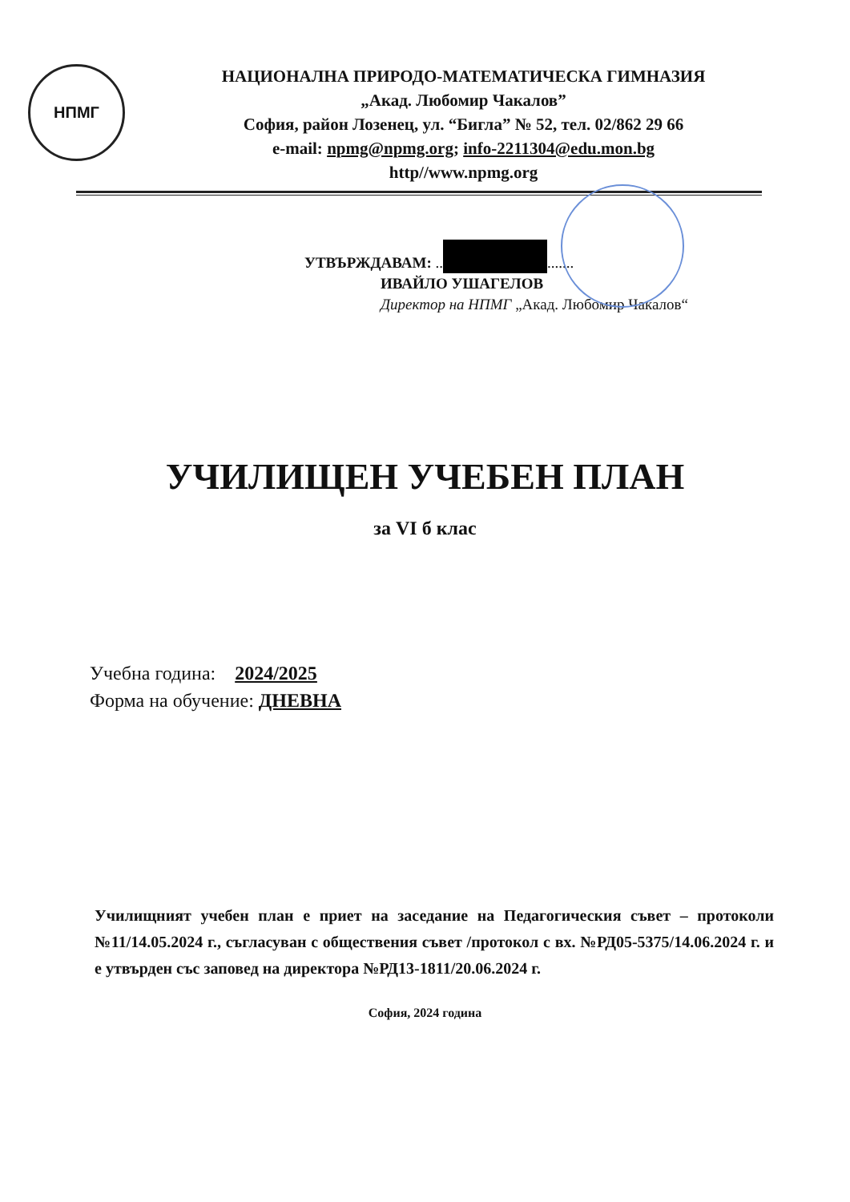НПМГ
НАЦИОНАЛНА ПРИРОДО-МАТЕМАТИЧЕСКА ГИМНАЗИЯ
„Акад. Любомир Чакалов”
София, район Лозенец, ул. “Бигла” № 52, тел. 02/862 29 66
e-mail: npmg@npmg.org; info-2211304@edu.mon.bg
http//www.npmg.org
УТВЪРЖДАВАМ: .. .......
ИВАЙЛО УШАГЕЛОВ
Директор на НПМГ „Акад. Любомир Чакалов“
УЧИЛИЩЕН УЧЕБЕН ПЛАН
за VI б клас
Учебна година: 2024/2025
Форма на обучение: ДНЕВНА
Училищният учебен план е приет на заседание на Педагогическия съвет – протоколи №11/14.05.2024 г., съгласуван с обществения съвет /протокол с вх. №РД05-5375/14.06.2024 г. и е утвърден със заповед на директора №РД13-1811/20.06.2024 г.
София, 2024 година